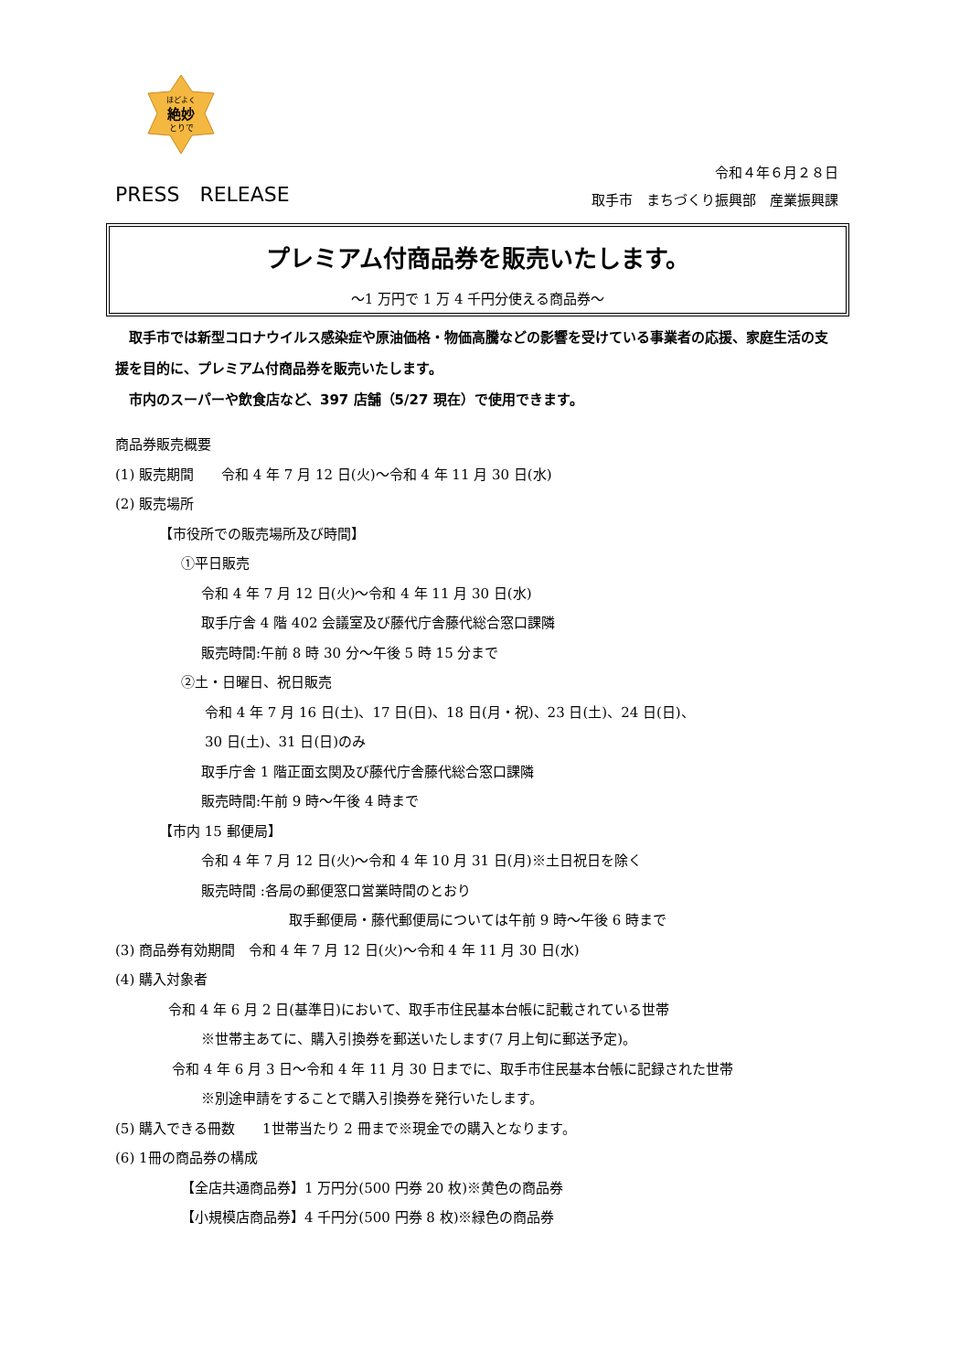ほどよく
絶妙
とりで
PRESS　RELEASE
令和４年６月２８日
取手市　まちづくり振興部　産業振興課
プレミアム付商品券を販売いたします。
～1 万円で 1 万 4 千円分使える商品券～
　取手市では新型コロナウイルス感染症や原油価格・物価高騰などの影響を受けている事業者の応援、家庭生活の支援を目的に、プレミアム付商品券を販売いたします。
　市内のスーパーや飲食店など、397 店舗（5/27 現在）で使用できます。
商品券販売概要
(1) 販売期間　　令和 4 年 7 月 12 日(火)～令和 4 年 11 月 30 日(水)
(2) 販売場所
【市役所での販売場所及び時間】
①平日販売
令和 4 年 7 月 12 日(火)～令和 4 年 11 月 30 日(水)
取手庁舎 4 階 402 会議室及び藤代庁舎藤代総合窓口課隣
販売時間:午前 8 時 30 分～午後 5 時 15 分まで
②土・日曜日、祝日販売
令和 4 年 7 月 16 日(土)、17 日(日)、18 日(月・祝)、23 日(土)、24 日(日)、
30 日(土)、31 日(日)のみ
取手庁舎 1 階正面玄関及び藤代庁舎藤代総合窓口課隣
販売時間:午前 9 時～午後 4 時まで
【市内 15 郵便局】
令和 4 年 7 月 12 日(火)～令和 4 年 10 月 31 日(月)※土日祝日を除く
販売時間 :各局の郵便窓口営業時間のとおり
取手郵便局・藤代郵便局については午前 9 時～午後 6 時まで
(3) 商品券有効期間　令和 4 年 7 月 12 日(火)～令和 4 年 11 月 30 日(水)
(4) 購入対象者
令和 4 年 6 月 2 日(基準日)において、取手市住民基本台帳に記載されている世帯
※世帯主あてに、購入引換券を郵送いたします(7 月上旬に郵送予定)。
令和 4 年 6 月 3 日～令和 4 年 11 月 30 日までに、取手市住民基本台帳に記録された世帯
※別途申請をすることで購入引換券を発行いたします。
(5) 購入できる冊数　　1世帯当たり 2 冊まで※現金での購入となります。
(6) 1冊の商品券の構成
【全店共通商品券】1 万円分(500 円券 20 枚)※黄色の商品券
【小規模店商品券】4 千円分(500 円券 8 枚)※緑色の商品券